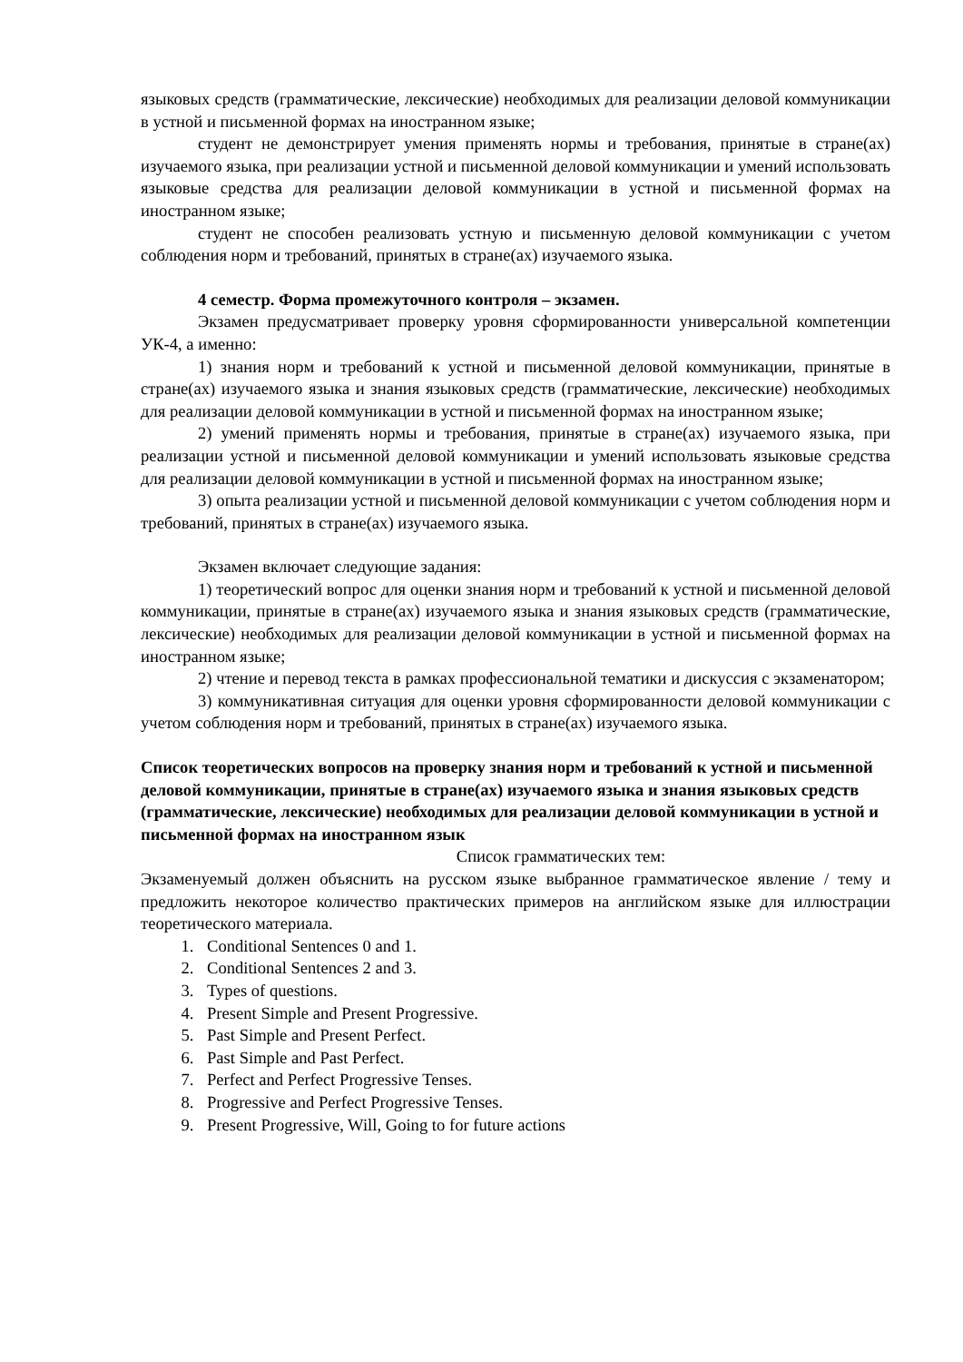языковых средств (грамматические, лексические) необходимых для реализации деловой коммуникации в устной и письменной формах на иностранном языке;
студент не демонстрирует умения применять нормы и требования, принятые в стране(ах) изучаемого языка, при реализации устной и письменной деловой коммуникации и умений использовать языковые средства для реализации деловой коммуникации в устной и письменной формах на иностранном языке;
студент не способен реализовать устную и письменную деловой коммуникации с учетом соблюдения норм и требований, принятых в стране(ах) изучаемого языка.
4 семестр. Форма промежуточного контроля – экзамен.
Экзамен предусматривает проверку уровня сформированности универсальной компетенции УК-4, а именно:
1) знания норм и требований к устной и письменной деловой коммуникации, принятые в стране(ах) изучаемого языка и знания языковых средств (грамматические, лексические) необходимых для реализации деловой коммуникации в устной и письменной формах на иностранном языке;
2) умений применять нормы и требования, принятые в стране(ах) изучаемого языка, при реализации устной и письменной деловой коммуникации и умений использовать языковые средства для реализации деловой коммуникации в устной и письменной формах на иностранном языке;
3) опыта реализации устной и письменной деловой коммуникации с учетом соблюдения норм и требований, принятых в стране(ах) изучаемого языка.
Экзамен включает следующие задания:
1) теоретический вопрос для оценки знания норм и требований к устной и письменной деловой коммуникации, принятые в стране(ах) изучаемого языка и знания языковых средств (грамматические, лексические) необходимых для реализации деловой коммуникации в устной и письменной формах на иностранном языке;
2) чтение и перевод текста в рамках профессиональной тематики и дискуссия с экзаменатором;
3) коммуникативная ситуация для оценки уровня сформированности деловой коммуникации с учетом соблюдения норм и требований, принятых в стране(ах) изучаемого языка.
Список теоретических вопросов на проверку знания норм и требований к устной и письменной деловой коммуникации, принятые в стране(ах) изучаемого языка и знания языковых средств (грамматические, лексические) необходимых для реализации деловой коммуникации в устной и письменной формах на иностранном язык
Список грамматических тем:
Экзаменуемый должен объяснить на русском языке выбранное грамматическое явление / тему и предложить некоторое количество практических примеров на английском языке для иллюстрации теоретического материала.
1. Conditional Sentences 0 and 1.
2. Conditional Sentences 2 and 3.
3. Types of questions.
4. Present Simple and Present Progressive.
5. Past Simple and Present Perfect.
6. Past Simple and Past Perfect.
7. Perfect and Perfect Progressive Tenses.
8. Progressive and Perfect Progressive Tenses.
9. Present Progressive, Will, Going to for future actions